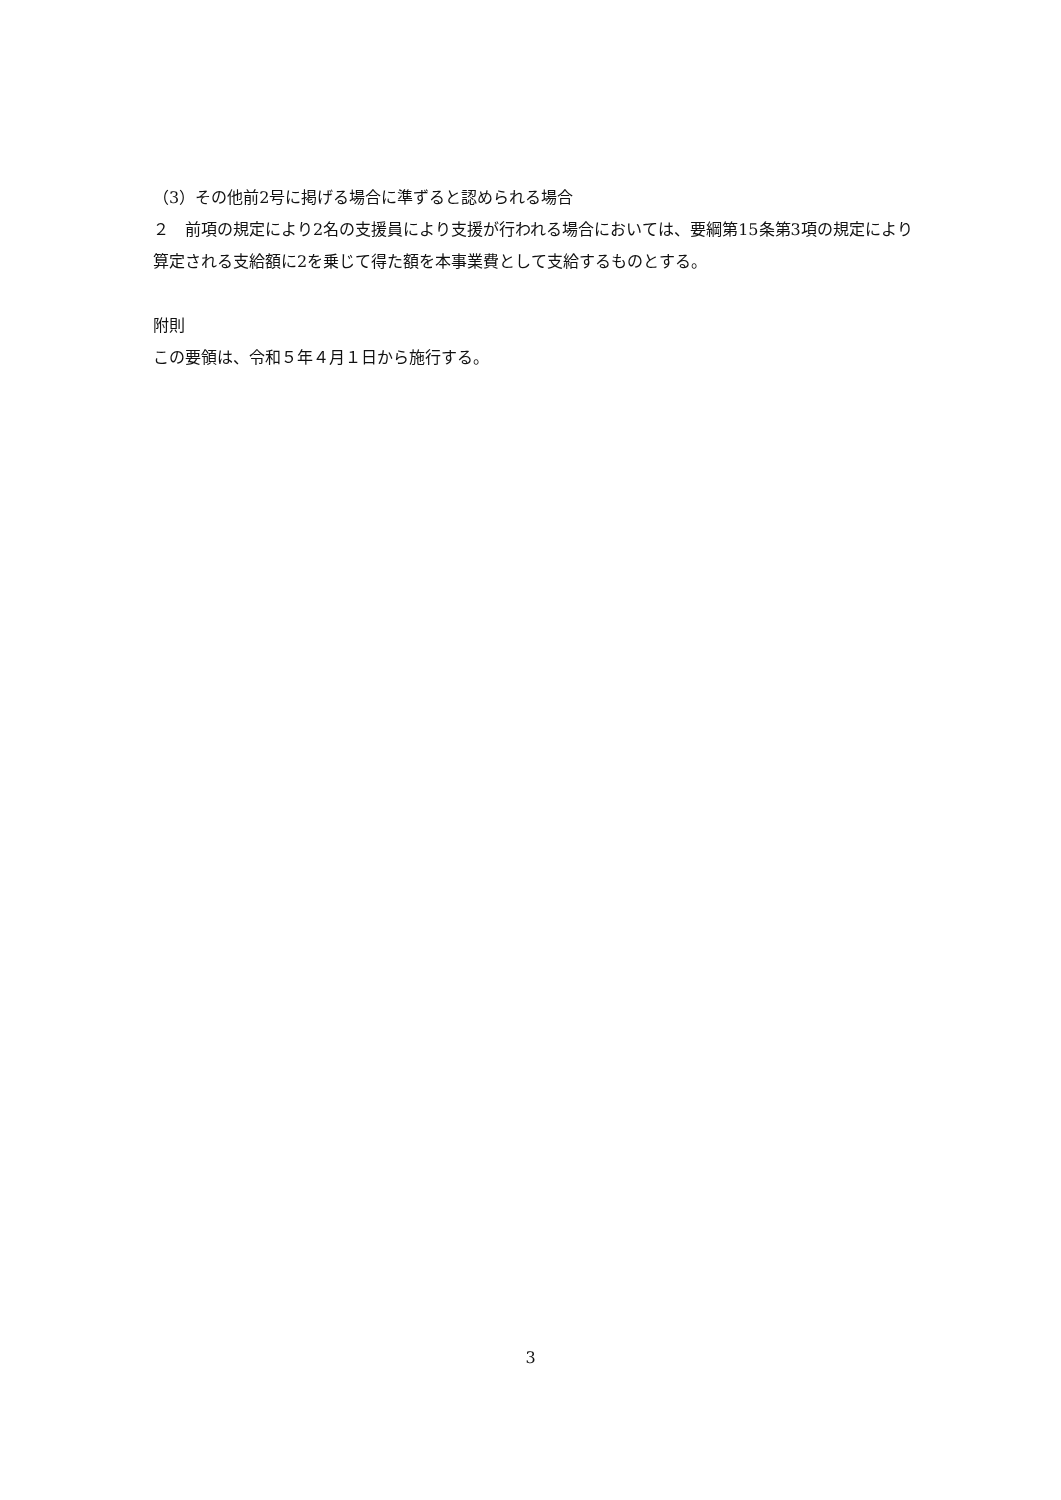（3）その他前2号に掲げる場合に準ずると認められる場合
２　前項の規定により2名の支援員により支援が行われる場合においては、要綱第15条第3項の規定により算定される支給額に2を乗じて得た額を本事業費として支給するものとする。
附則
この要領は、令和５年４月１日から施行する。
3